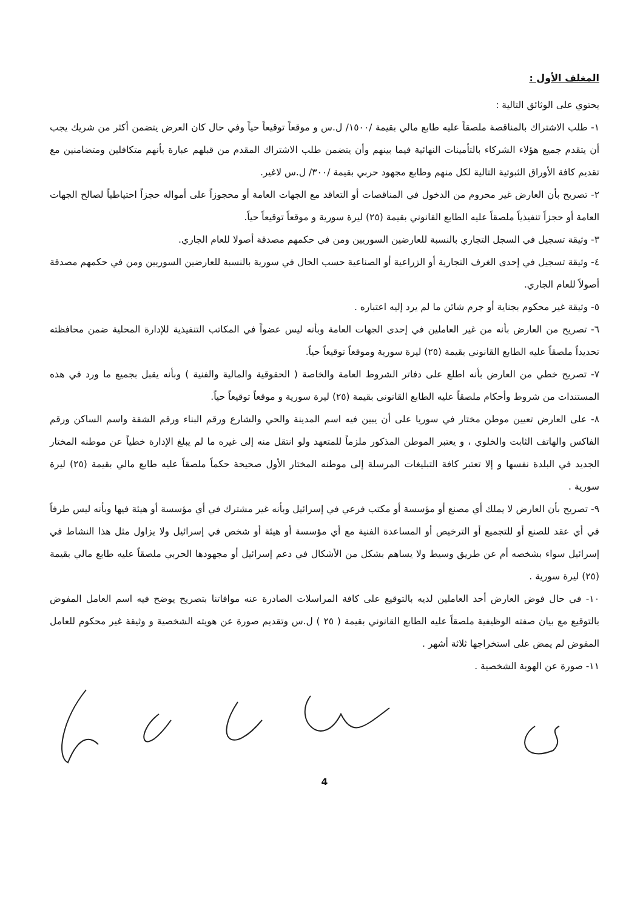المغلف الأول :
يحتوي على الوثائق التالية :
١- طلب الاشتراك بالمناقصة ملصقاً عليه طابع مالي بقيمة /١٥٠٠/ ل.س و موقعاً توقيعاً حياً وفي حال كان العرض يتضمن أكثر من شريك يجب أن يتقدم جميع هؤلاء الشركاء بالتأمينات النهائية فيما بينهم وأن يتضمن طلب الاشتراك المقدم من قبلهم عبارة بأنهم متكافلين ومتضامنين مع تقديم كافة الأوراق الثبوتية التالية لكل منهم وطابع مجهود حربي بقيمة /٣٠٠/ ل.س لاغير.
٢- تصريح بأن العارض غير محروم من الدخول في المناقصات أو التعاقد مع الجهات العامة أو محجوزاً على أمواله حجزاً احتياطياً لصالح الجهات العامة أو حجزاً تنفيذياً ملصقاً عليه الطابع القانوني بقيمة (٢٥) ليرة سورية و موقعاً توقيعاً حياً.
٣- وثيقة تسجيل في السجل التجاري بالنسبة للعارضين السوريين ومن في حكمهم مصدقة أصولا للعام الجاري.
٤- وثيقة تسجيل في إحدى الغرف التجارية أو الزراعية أو الصناعية حسب الحال في سورية بالنسبة للعارضين السوريين ومن في حكمهم مصدقة أصولاً للعام الجاري.
٥- وثيقة غير محكوم بجناية أو جرم شائن ما لم يرد إليه اعتباره .
٦- تصريح من العارض بأنه من غير العاملين في إحدى الجهات العامة وبأنه ليس عضواً في المكاتب التنفيذية للإدارة المحلية ضمن محافظته تحديداً ملصقاً عليه الطابع القانوني بقيمة (٢٥) ليرة سورية وموقعاً توقيعاً حياً.
٧- تصريح خطي من العارض بأنه اطلع على دفاتر الشروط العامة والخاصة ( الحقوقية والمالية والفنية ) وبأنه يقبل بجميع ما ورد في هذه المستندات من شروط وأحكام ملصقاً عليه الطابع القانوني بقيمة (٢٥) ليرة سورية و موقعاً توقيعاً حياً.
٨- على العارض تعيين موطن مختار في سوريا على أن يبين فيه اسم المدينة والحي والشارع ورقم البناء ورقم الشقة واسم الساكن ورقم الفاكس والهاتف الثابت والخلوي ، و يعتبر الموطن المذكور ملزماً للمتعهد ولو انتقل منه إلى غيره ما لم يبلغ الإدارة خطياً عن موطنه المختار الجديد في البلدة نفسها و إلا تعتبر كافة التبليغات المرسلة إلى موطنه المختار الأول صحيحة حكماً ملصقاً عليه طابع مالي بقيمة (٢٥) ليرة سورية .
٩- تصريح بأن العارض لا يملك أي مصنع أو مؤسسة أو مكتب فرعي في إسرائيل وبأنه غير مشترك في أي مؤسسة أو هيئة فيها وبأنه ليس طرفاً في أي عقد للصنع أو للتجميع أو الترخيص أو المساعدة الفنية مع أي مؤسسة أو هيئة أو شخص في إسرائيل ولا يزاول مثل هذا النشاط في إسرائيل سواء بشخصه أم عن طريق وسيط ولا يساهم بشكل من الأشكال في دعم إسرائيل أو مجهودها الحربي ملصقاً عليه طابع مالي بقيمة (٢٥) ليرة سورية .
١٠- في حال فوض العارض أحد العاملين لديه بالتوقيع على كافة المراسلات الصادرة عنه موافاتنا بتصريح يوضح فيه اسم العامل المفوض بالتوقيع مع بيان صفته الوظيفية ملصقاً عليه الطابع القانوني بقيمة ( ٢٥ ) ل.س وتقديم صورة عن هويته الشخصية و وثيقة غير محكوم للعامل المفوض لم يمض على استخراجها ثلاثة أشهر .
١١- صورة عن الهوية الشخصية .
4